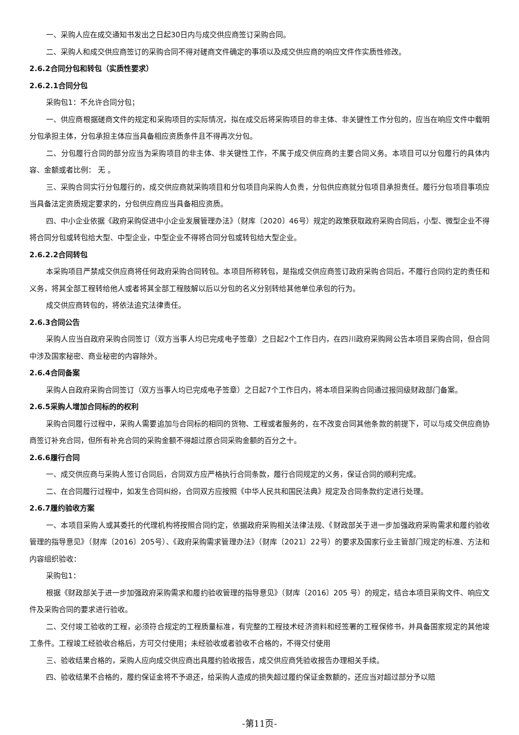一、采购人应在成交通知书发出之日起30日内与成交供应商签订采购合同。
二、采购人和成交供应商签订的采购合同不得对磋商文件确定的事项以及成交供应商的响应文件作实质性修改。
2.6.2合同分包和转包（实质性要求）
2.6.2.1合同分包
采购包1：不允许合同分包；
一、供应商根据磋商文件的规定和采购项目的实际情况，拟在成交后将采购项目的非主体、非关键性工作分包的，应当在响应文件中载明分包承担主体，分包承担主体应当具备相应资质条件且不得再次分包。
二、分包履行合同的部分应当为采购项目的非主体、非关键性工作，不属于成交供应商的主要合同义务。本项目可以分包履行的具体内容、金额或者比例： 无 。
三、采购合同实行分包履行的，成交供应商就采购项目和分包项目向采购人负责，分包供应商就分包项目承担责任。履行分包项目事项应当具备法定资质规定要求的，分包供应商应当具备相应资质。
四、中小企业依据《政府采购促进中小企业发展管理办法》（财库〔2020〕46号）规定的政策获取政府采购合同后，小型、微型企业不得将合同分包或转包给大型、中型企业，中型企业不得将合同分包或转包给大型企业。
2.6.2.2合同转包
本采购项目严禁成交供应商将任何政府采购合同转包。本项目所称转包，是指成交供应商签订政府采购合同后，不履行合同约定的责任和义务，将其全部工程转给他人或者将其全部工程肢解以后以分包的名义分别转给其他单位承包的行为。
成交供应商转包的，将依法追究法律责任。
2.6.3合同公告
采购人应当自政府采购合同签订（双方当事人均已完成电子签章）之日起2个工作日内，在四川政府采购网公告本项目采购合同，但合同中涉及国家秘密、商业秘密的内容除外。
2.6.4合同备案
采购人自政府采购合同签订（双方当事人均已完成电子签章）之日起7个工作日内，将本项目采购合同通过报同级财政部门备案。
2.6.5采购人增加合同标的的权利
采购合同履行过程中，采购人需要追加与合同标的相同的货物、工程或者服务的，在不改变合同其他条款的前提下，可以与成交供应商协商签订补充合同，但所有补充合同的采购金额不得超过原合同采购金额的百分之十。
2.6.6履行合同
一、成交供应商与采购人签订合同后，合同双方应严格执行合同条款，履行合同规定的义务，保证合同的顺利完成。
二、在合同履行过程中，如发生合同纠纷，合同双方应按照《中华人民共和国民法典》规定及合同条款约定进行处理。
2.6.7履约验收方案
一、本项目采购人或其委托的代理机构将按照合同约定，依据政府采购相关法律法规、《财政部关于进一步加强政府采购需求和履约验收管理的指导意见》（财库〔2016〕205号）、《政府采购需求管理办法》（财库〔2021〕22号）的要求及国家行业主管部门规定的标准、方法和内容组织验收：
采购包1：
根据《财政部关于进一步加强政府采购需求和履约验收管理的指导意见》（财库〔2016〕205 号）的规定，结合本项目采购文件、响应文件及采购合同的要求进行验收。
二、交付竣工验收的工程，必须符合规定的工程质量标准，有完整的工程技术经济资料和经签署的工程保修书，并具备国家规定的其他竣工条件。工程竣工经验收合格后，方可交付使用；未经验收或者验收不合格的，不得交付使用
三、验收结果合格的，采购人应向成交供应商出具履约验收报告，成交供应商凭验收报告办理相关手续。
四、验收结果不合格的，履约保证金将不予退还，给采购人造成的损失超过履约保证金数额的，还应当对超过部分予以赔
-第11页-